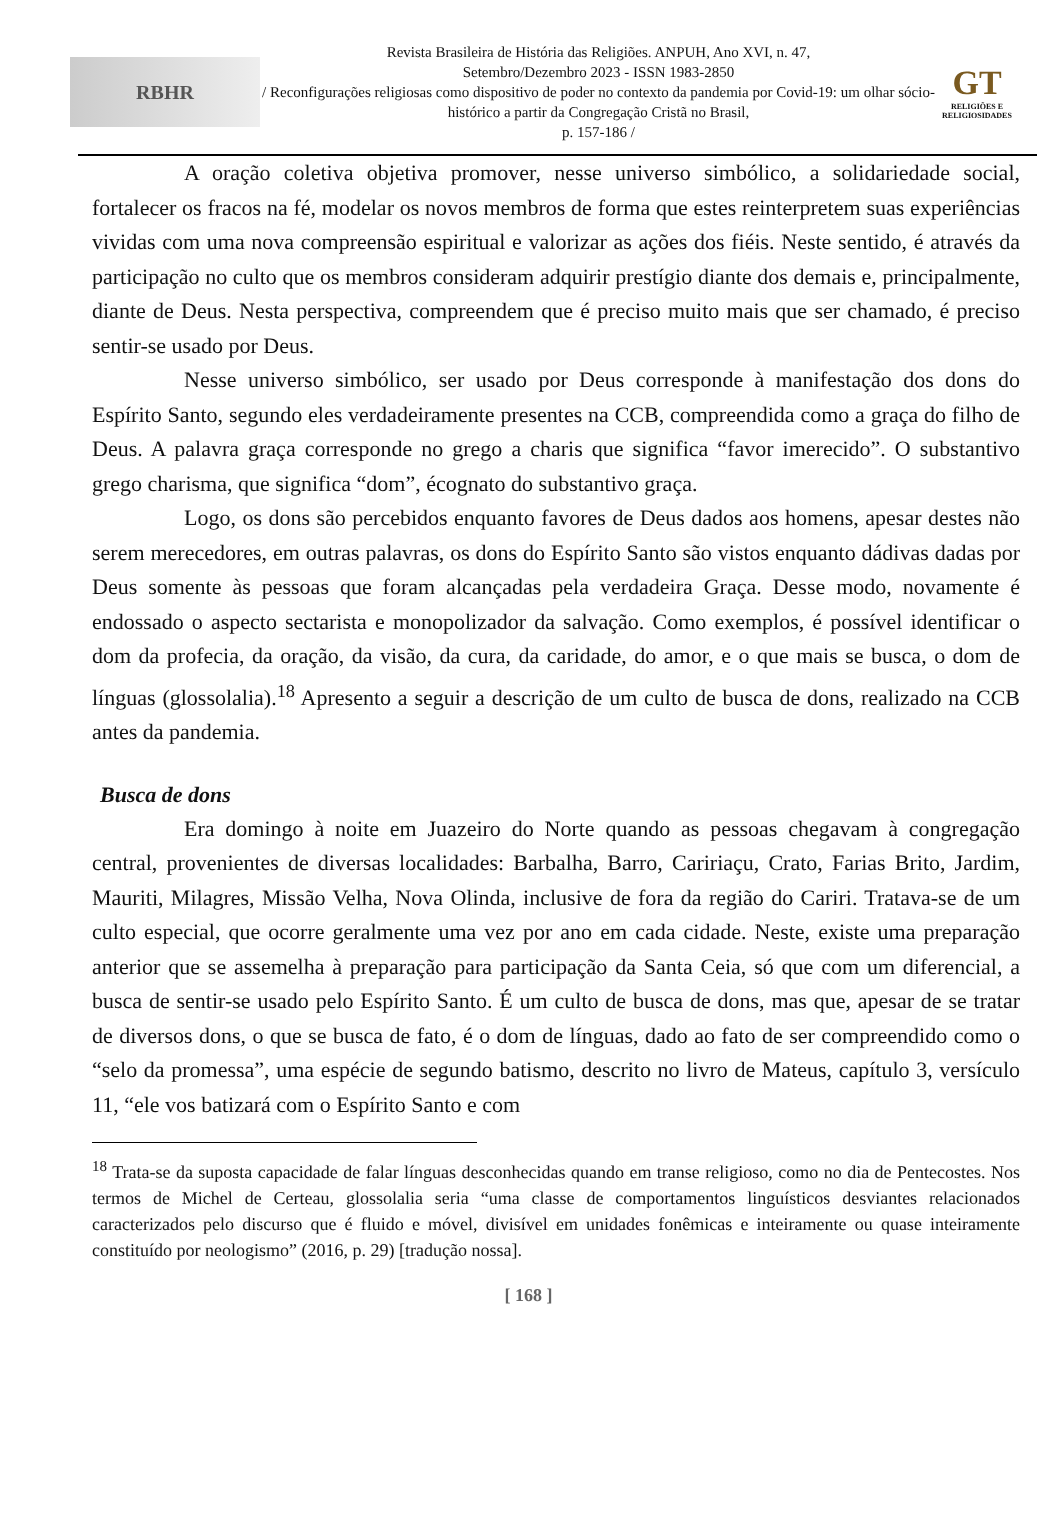RBHR
Revista Brasileira de História das Religiões. ANPUH, Ano XVI, n. 47,
Setembro/Dezembro 2023 - ISSN 1983-2850
/ Reconfigurações religiosas como dispositivo de poder no contexto da pandemia por Covid-19: um olhar sócio-histórico a partir da Congregação Cristã no Brasil,
p. 157-186 /
GT
RELIGIÕES E RELIGIOSIDADES
A oração coletiva objetiva promover, nesse universo simbólico, a solidariedade social, fortalecer os fracos na fé, modelar os novos membros de forma que estes reinterpretem suas experiências vividas com uma nova compreensão espiritual e valorizar as ações dos fiéis. Neste sentido, é através da participação no culto que os membros consideram adquirir prestígio diante dos demais e, principalmente, diante de Deus. Nesta perspectiva, compreendem que é preciso muito mais que ser chamado, é preciso sentir-se usado por Deus.
Nesse universo simbólico, ser usado por Deus corresponde à manifestação dos dons do Espírito Santo, segundo eles verdadeiramente presentes na CCB, compreendida como a graça do filho de Deus. A palavra graça corresponde no grego a charis que significa “favor imerecido”. O substantivo grego charisma, que significa “dom”, écognato do substantivo graça.
Logo, os dons são percebidos enquanto favores de Deus dados aos homens, apesar destes não serem merecedores, em outras palavras, os dons do Espírito Santo são vistos enquanto dádivas dadas por Deus somente às pessoas que foram alcançadas pela verdadeira Graça. Desse modo, novamente é endossado o aspecto sectarista e monopolizador da salvação. Como exemplos, é possível identificar o dom da profecia, da oração, da visão, da cura, da caridade, do amor, e o que mais se busca, o dom de línguas (glossolalia).<sup>18</sup> Apresento a seguir a descrição de um culto de busca de dons, realizado na CCB antes da pandemia.
Busca de dons
Era domingo à noite em Juazeiro do Norte quando as pessoas chegavam à congregação central, provenientes de diversas localidades: Barbalha, Barro, Caririaçu, Crato, Farias Brito, Jardim, Mauriti, Milagres, Missão Velha, Nova Olinda, inclusive de fora da região do Cariri. Tratava-se de um culto especial, que ocorre geralmente uma vez por ano em cada cidade. Neste, existe uma preparação anterior que se assemelha à preparação para participação da Santa Ceia, só que com um diferencial, a busca de sentir-se usado pelo Espírito Santo. É um culto de busca de dons, mas que, apesar de se tratar de diversos dons, o que se busca de fato, é o dom de línguas, dado ao fato de ser compreendido como o “selo da promessa”, uma espécie de segundo batismo, descrito no livro de Mateus, capítulo 3, versículo 11, “ele vos batizará com o Espírito Santo e com
<sup>18</sup> Trata-se da suposta capacidade de falar línguas desconhecidas quando em transe religioso, como no dia de Pentecostes. Nos termos de Michel de Certeau, glossolalia seria “uma classe de comportamentos linguísticos desviantes relacionados caracterizados pelo discurso que é fluido e móvel, divisível em unidades fonêmicas e inteiramente ou quase inteiramente constituído por neologismo” (2016, p. 29) [tradução nossa].
[ 168 ]